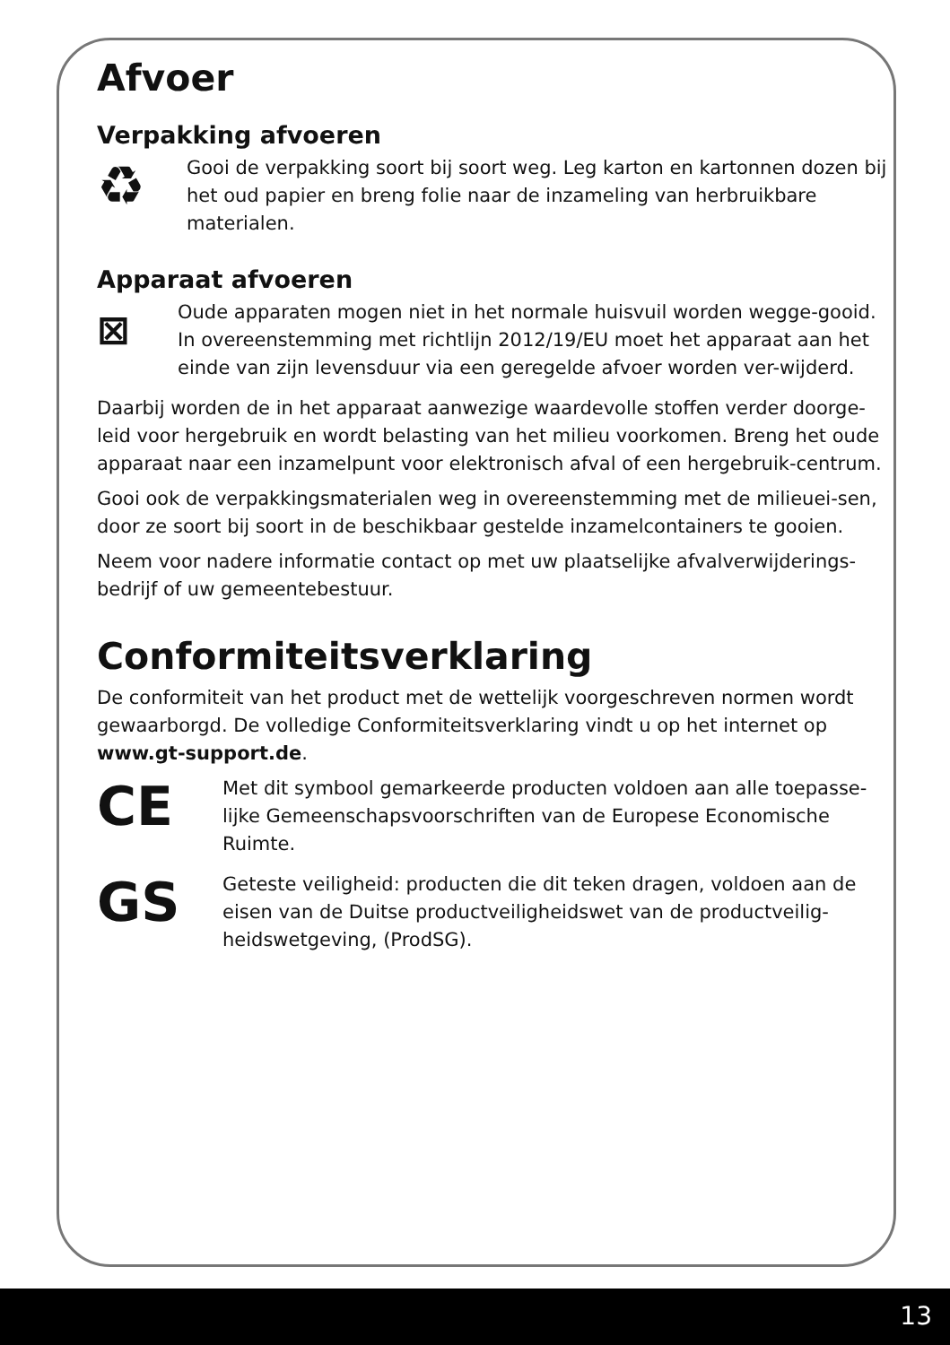Afvoer
Verpakking afvoeren
♻
Gooi de verpakking soort bij soort weg. Leg karton en kartonnen dozen bij het oud papier en breng folie naar de inzameling van herbruikbare materialen.
Apparaat afvoeren
⊠
Oude apparaten mogen niet in het normale huisvuil worden wegge-gooid. In overeenstemming met richtlijn 2012/19/EU moet het apparaat aan het einde van zijn levensduur via een geregelde afvoer worden ver-wijderd.
Daarbij worden de in het apparaat aanwezige waardevolle stoffen verder doorge-leid voor hergebruik en wordt belasting van het milieu voorkomen. Breng het oude apparaat naar een inzamelpunt voor elektronisch afval of een hergebruik-centrum.
Gooi ook de verpakkingsmaterialen weg in overeenstemming met de milieuei-sen, door ze soort bij soort in de beschikbaar gestelde inzamelcontainers te gooien.
Neem voor nadere informatie contact op met uw plaatselijke afvalverwijderings-bedrijf of uw gemeentebestuur.
Conformiteitsverklaring
De conformiteit van het product met de wettelijk voorgeschreven normen wordt gewaarborgd. De volledige Conformiteitsverklaring vindt u op het internet op www.gt-support.de.
CE
Met dit symbool gemarkeerde producten voldoen aan alle toepasse-lijke Gemeenschapsvoorschriften van de Europese Economische Ruimte.
GS
Geteste veiligheid: producten die dit teken dragen, voldoen aan de eisen van de Duitse productveiligheidswet van de productveilig-heidswetgeving, (ProdSG).
13